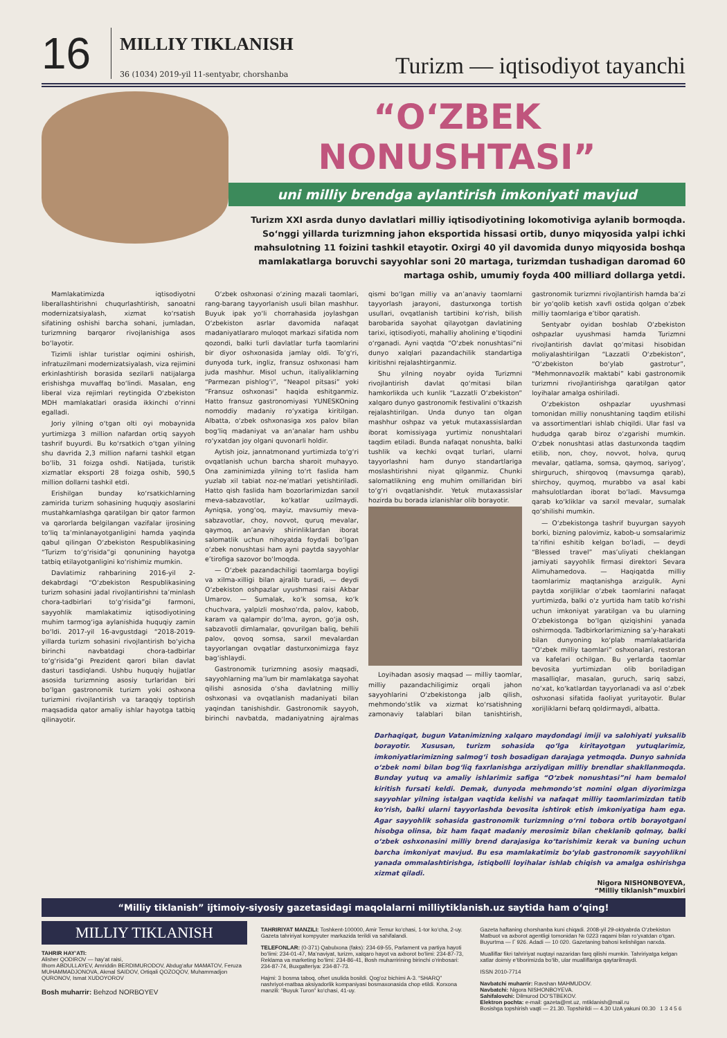16
MILLIY TIKLANISH
36 (1034) 2019-yil 11-sentyabr, chorshanba
Turizm — iqtisodiyot tayanchi
“O‘ZBEK NONUSHTASI”
uni milliy brendga aylantirish imkoniyati mavjud
Turizm XXI asrda dunyo davlatlari milliy iqtisodiyotining lokomotiviga aylanib bormoqda. So‘nggi yillarda turizmning jahon eksportida hissasi ortib, dunyo miqyosida yalpi ichki mahsulotning 11 foizini tashkil etayotir. Oxirgi 40 yil davomida dunyo miqyosida boshqa mamlakatlarga boruvchi sayyohlar soni 20 martaga, turizmdan tushadigan daromad 60 martaga oshib, umumiy foyda 400 milliard dollarga yetdi.
Mamlakatimizda iqtisodiyotni liberallashtirishni chuqurlashtirish, sanoatni modernizatsiyalash, xizmat ko‘rsatish sifatining oshishi barcha sohani, jumladan, turizmning barqaror rivojlanishiga asos bo‘layotir.
Tizimli ishlar turistlar oqimini oshirish, infratuzilmani modernizatsiyalash, viza rejimini erkinlashtirish borasida sezilarli natijalarga erishishga muvaffaq bo‘lindi. Masalan, eng liberal viza rejimlari reytingida O‘zbekiston MDH mamlakatlari orasida ikkinchi o‘rinni egalladi.
Joriy yilning o‘tgan olti oyi mobaynida yurtimizga 3 million nafardan ortiq sayyoh tashrif buyurdi. Bu ko‘rsatkich o‘tgan yilning shu davrida 2,3 million nafarni tashkil etgan bo‘lib, 31 foizga oshdi. Natijada, turistik xizmatlar eksporti 28 foizga oshib, 590,5 million dollarni tashkil etdi.
Erishilgan bunday ko‘rsatkichlarning zamirida turizm sohasining huquqiy asoslarini mustahkamlashga qaratilgan bir qator farmon va qarorlarda belgilangan vazifalar ijrosining to‘liq ta’minlanayotganligini hamda yaqinda qabul qilingan O‘zbekiston Respublikasining “Turizm to‘g‘risida”gi qonunining hayotga tatbiq etilayotganligini ko‘rishimiz mumkin.
Davlatimiz rahbarining 2016-yil 2-dekabrdagi “O‘zbekiston Respublikasining turizm sohasini jadal rivojlantirishni ta’minlash chora-tadbirlari to‘g‘risida”gi farmoni, sayyohlik mamlakatimiz iqtisodiyotining muhim tarmog‘iga aylanishida huquqiy zamin bo‘ldi. 2017-yil 16-avgustdagi “2018-2019-yillarda turizm sohasini rivojlantirish bo‘yicha birinchi navbatdagi chora-tadbirlar to‘g‘risida”gi Prezident qarori bilan davlat dasturi tasdiqlandi. Ushbu huquqiy hujjatlar asosida turizmning asosiy turlaridan biri bo‘lgan gastronomik turizm yoki oshxona turizmini rivojlantirish va taraqqiy toptirish maqsadida qator amaliy ishlar hayotga tatbiq qilinayotir.
O‘zbek oshxonasi o‘zining mazali taomlari, rang-barang tayyorlanish usuli bilan mashhur. Buyuk ipak yo‘li chorrahasida joylashgan O‘zbekiston asrlar davomida nafaqat madaniyatlararo muloqot markazi sifatida nom qozondi, balki turli davlatlar turfa taomlarini bir diyor oshxonasida jamlay oldi. To‘g‘ri, dunyoda turk, ingliz, fransuz oshxonasi ham juda mashhur. Misol uchun, italiyaliklarning “Parmezan pishlog‘i”, “Neapol pitsasi” yoki “Fransuz oshxonasi” haqida eshitganmiz. Hatto fransuz gastronomiyasi YUNESKOning nomoddiy madaniy ro‘yxatiga kiritilgan. Albatta, o‘zbek oshxonasiga xos palov bilan bog‘liq madaniyat va an’analar ham ushbu ro‘yxatdan joy olgani quvonarli holdir.
Aytish joiz, jannatmonand yurtimizda to‘g‘ri ovqatlanish uchun barcha sharoit muhayyo. Ona zaminimizda yilning to‘rt faslida ham yuzlab xil tabiat noz-ne’matlari yetishtiriladi. Hatto qish faslida ham bozorlarimizdan sarxil meva-sabzavotlar, ko‘katlar uzilmaydi. Ayniqsa, yong‘oq, mayiz, mavsumiy meva-sabzavotlar, choy, novvot, quruq mevalar, qaymoq, an’anaviy shirinliklardan iborat salomatlik uchun nihoyatda foydali bo‘lgan o‘zbek nonushtasi ham ayni paytda sayyohlar e’tirofiga sazovor bo‘lmoqda.
— O‘zbek pazandachiligi taomlarga boyligi va xilma-xilligi bilan ajralib turadi, — deydi O‘zbekiston oshpazlar uyushmasi raisi Akbar Umarov. — Sumalak, ko‘k somsa, ko‘k chuchvara, yalpizli moshxo‘rda, palov, kabob, karam va qalampir do‘lma, ayron, go‘ja osh, sabzavotli dimlamalar, qovurilgan baliq, behili palov, qovoq somsa, sarxil mevalardan tayyorlangan ovqatlar dasturxonimizga fayz bag‘ishlaydi.
Gastronomik turizmning asosiy maqsadi, sayyohlarning ma’lum bir mamlakatga sayohat qilishi asnosida o‘sha davlatning milliy oshxonasi va ovqatlanish madaniyati bilan yaqindan tanishishdir. Gastronomik sayyoh, birinchi navbatda, madaniyatning ajralmas qismi bo‘lgan milliy va an’anaviy taomlarni tayyorlash jarayoni, dasturxonga tortish usullari, ovqatlanish tartibini ko‘rish, bilish barobarida sayohat qilayotgan davlatining tarixi, iqtisodiyoti, mahalliy aholining e’tiqodini o‘rganadi. Ayni vaqtda “O‘zbek nonushtasi”ni dunyo xalqlari pazandachilik standartiga kiritishni rejalashtirganmiz.
Shu yilning noyabr oyida Turizmni rivojlantirish davlat qo‘mitasi bilan hamkorlikda uch kunlik “Lazzatli O‘zbekiston” xalqaro dunyo gastronomik festivalini o‘tkazish rejalashtirilgan. Unda dunyo tan olgan mashhur oshpaz va yetuk mutaxassislardan iborat komissiyaga yurtimiz nonushtalari taqdim etiladi. Bunda nafaqat nonushta, balki tushlik va kechki ovqat turlari, ularni tayyorlashni ham dunyo standartlariga moslashtirishni niyat qilganmiz. Chunki salomatlikning eng muhim omillaridan biri to‘g‘ri ovqatlanishdir. Yetuk mutaxassislar hozirda bu borada izlanishlar olib borayotir.
Loyihadan asosiy maqsad — milliy taomlar, milliy pazandachiligimiz orqali jahon sayyohlarini O‘zbekistonga jalb qilish, mehmondo‘stlik va xizmat ko‘rsatishning zamonaviy talablari bilan tanishtirish, gastronomik turizmni rivojlantirish hamda ba’zi bir yo‘qolib ketish xavfi ostida qolgan o‘zbek milliy taomlariga e’tibor qaratish.
Sentyabr oyidan boshlab O‘zbekiston oshpazlar uyushmasi hamda Turizmni rivojlantirish davlat qo‘mitasi hisobidan moliyalashtirilgan “Lazzatli O‘zbekiston”, “O‘zbekiston bo‘ylab gastrotur”, “Mehmonnavozlik maktabi” kabi gastronomik turizmni rivojlantirishga qaratilgan qator loyihalar amalga oshiriladi.
O‘zbekiston oshpazlar uyushmasi tomonidan milliy nonushtaning taqdim etilishi va assortimentlari ishlab chiqildi. Ular fasl va hududga qarab biroz o‘zgarishi mumkin. O‘zbek nonushtasi atlas dasturxonda taqdim etilib, non, choy, novvot, holva, quruq mevalar, qatlama, somsa, qaymoq, sariyog‘, shirguruch, shirqovoq (mavsumga qarab), shirchoy, quymoq, murabbo va asal kabi mahsulotlardan iborat bo‘ladi. Mavsumga qarab ko‘kliklar va sarxil mevalar, sumalak qo‘shilishi mumkin.
— O‘zbekistonga tashrif buyurgan sayyoh borki, bizning palovimiz, kabob-u somsalarimiz ta’rifini eshitib kelgan bo‘ladi, — deydi “Blessed travel” mas’uliyati cheklangan jamiyati sayyohlik firmasi direktori Sevara Alimuhamedova. — Haqiqatda milliy taomlarimiz maqtanishga arzigulik. Ayni paytda xorijliklar o‘zbek taomlarini nafaqat yurtimizda, balki o‘z yurtida ham tatib ko‘rishi uchun imkoniyat yaratilgan va bu ularning O‘zbekistonga bo‘lgan qiziqishini yanada oshirmoqda. Tadbirkorlarimizning sa’y-harakati bilan dunyoning ko‘plab mamlakatlarida “O‘zbek milliy taomlari” oshxonalari, restoran va kafelari ochilgan. Bu yerlarda taomlar bevosita yurtimizdan olib boriladigan masalliqlar, masalan, guruch, sariq sabzi, no‘xat, ko‘katlardan tayyorlanadi va asl o‘zbek oshxonasi sifatida faoliyat yuritayotir. Bular xorijliklarni befarq qoldirmaydi, albatta.
Darhaqiqat, bugun Vatanimizning xalqaro maydondagi imiji va salohiyati yuksalib borayotir. Xususan, turizm sohasida qo‘lga kiritayotgan yutuqlarimiz, imkoniyatlarimizning salmog‘i tosh bosadigan darajaga yetmoqda. Dunyo sahnida o‘zbek nomi bilan bog‘liq faxrlanishga arziydigan milliy brendlar shakllanmoqda. Bunday yutuq va amaliy ishlarimiz safiga “O‘zbek nonushtasi”ni ham bemalol kiritish fursati keldi. Demak, dunyoda mehmondo‘st nomini olgan diyorimizga sayyohlar yilning istalgan vaqtida kelishi va nafaqat milliy taomlarimizdan tatib ko‘rish, balki ularni tayyorlashda bevosita ishtirok etish imkoniyatiga ham ega. Agar sayyohlik sohasida gastronomik turizmning o‘rni tobora ortib borayotgani hisobga olinsa, biz ham faqat madaniy merosimiz bilan cheklanib qolmay, balki o‘zbek oshxonasini milliy brend darajasiga ko‘tarishimiz kerak va buning uchun barcha imkoniyat mavjud. Bu esa mamlakatimiz bo‘ylab gastronomik sayyohlikni yanada ommalashtirishga, istiqbolli loyihalar ishlab chiqish va amalga oshirishga xizmat qiladi.
Nigora NISHONBOYEVA,
“Milliy tiklanish”muxbiri
“Milliy tiklanish” ijtimoiy-siyosiy gazetasidagi maqolalarni milliytiklanish.uz saytida ham o‘qing!
MILLIY TIKLANISH
TAHRIR HAY’ATI:
Alisher QODIROV — hay’at raisi,
Ilhom ABDULLAYEV, Amriddin BERDIMURODOV, Abdug‘afur MAMATOV, Feruza MUHAMMADJONOVA, Akmal SAIDOV, Ortiqali QOZOQOV, Muhammadjon QURONOV, Ismat XUDOYOROV
Bosh muharrir: Behzod NORBOYEV
TAHRIRIYAT MANZILI: Toshkent-100000, Amir Temur ko‘chasi, 1-tor ko‘cha, 2-uy. Gazeta tahririyat kompyuter markazida terildi va sahifalandi.
TELEFONLAR: (0-371) Qabulxona (faks): 234-69-55, Parlament va partiya hayoti bo‘limi: 234-01-47, Ma’naviyat, turizm, xalqaro hayot va axborot bo‘limi: 234-87-73, Reklama va marketing bo‘limi: 234-86-41, Bosh muharririning birinchi o‘rinbosari: 234-87-74, Buxgalteriya: 234-87-73.
Hajmi: 3 bosma taboq, ofset usulida bosildi. Qog‘oz bichimi A-3. “SHARQ” nashriyot-matbaa aksiyadorlik kompaniyasi bosmaxonasida chop etildi. Korxona manzili: “Buyuk Turon” ko‘chasi, 41-uy.
Gazeta haftaning chorshanba kuni chiqadi. 2008-yil 29-oktyabrda O‘zbekiston Matbuot va axborot agentligi tomonidan № 0223 raqami bilan ro‘yxatdan o‘tgan. Buyurtma — Г 926. Adadi — 10 020. Gazetaning bahosi kelishilgan narxda.
Mualliflar fikri tahririyat nuqtayi nazaridan farq qilishi mumkin. Tahririyatga kelgan xatlar doimiy e’tiborimizda bo‘lib, ular mualliflariga qaytarilmaydi.
ISSN 2010-7714
Navbatchi muharrir: Ravshan MAHMUDOV.
Navbatchi: Nigora NISHONBOYEVA.
Sahifalovchi: Dilmurod DO‘STBEKOV.
Elektron pochta: e-mail: gazeta@mt.uz, mtiklanish@mail.ru
Bosishga topshirish vaqti — 21.30. Topshirildi — 4.30 UzA yakuni 00.30 1 3 4 5 6